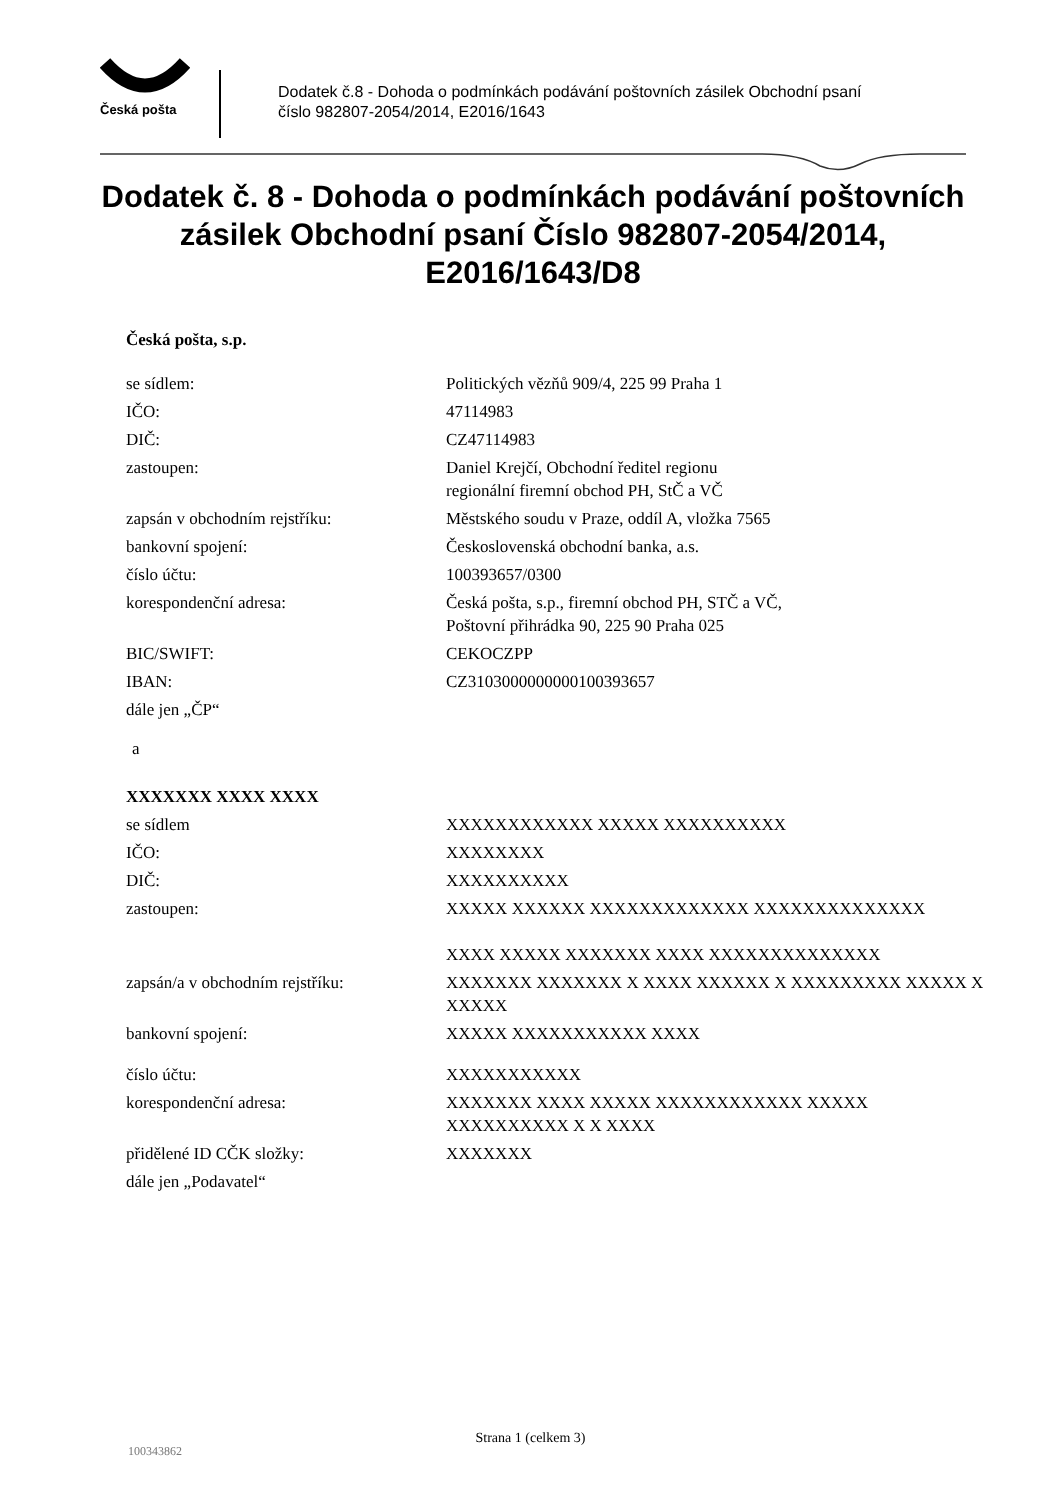Česká pošta
Dodatek č.8 - Dohoda o podmínkách podávání poštovních zásilek Obchodní psaní
číslo 982807-2054/2014, E2016/1643
Dodatek č. 8 - Dohoda o podmínkách podávání poštovních zásilek Obchodní psaní Číslo 982807-2054/2014, E2016/1643/D8
Česká pošta, s.p.
se sídlem: Politických vězňů 909/4, 225 99 Praha 1
IČO: 47114983
DIČ: CZ47114983
zastoupen: Daniel Krejčí, Obchodní ředitel regionu
regionální firemní obchod PH, StČ a VČ
zapsán v obchodním rejstříku: Městského soudu v Praze, oddíl A, vložka 7565
bankovní spojení: Československá obchodní banka, a.s.
číslo účtu: 100393657/0300
korespondenční adresa: Česká pošta, s.p., firemní obchod PH, STČ a VČ,
Poštovní přihrádka 90, 225 90 Praha 025
BIC/SWIFT: CEKOCZPP
IBAN: CZ3103000000000100393657
dále jen „ČP“
a
XXXXXXX XXXX XXXX
se sídlem XXXXXXXXXXXX XXXXX XXXXXXXXXX
IČO: XXXXXXXX
DIČ: XXXXXXXXXX
zastoupen: XXXXX XXXXXX XXXXXXXXXXXXX XXXXXXXXXXXXXX
XXXX XXXXX XXXXXXX XXXX XXXXXXXXXXXXXX
zapsán/a v obchodním rejstříku: XXXXXXX XXXXXXX X XXXX XXXXXX X XXXXXXXXX XXXXX X XXXXX
bankovní spojení: XXXXX XXXXXXXXXXX XXXX
číslo účtu: XXXXXXXXXXX
korespondenční adresa: XXXXXXX XXXX XXXXX XXXXXXXXXXXX XXXXX
XXXXXXXXXX X X XXXX
přidělené ID CČK složky: XXXXXXX
dále jen „Podavatel“
Strana 1 (celkem 3)
100343862